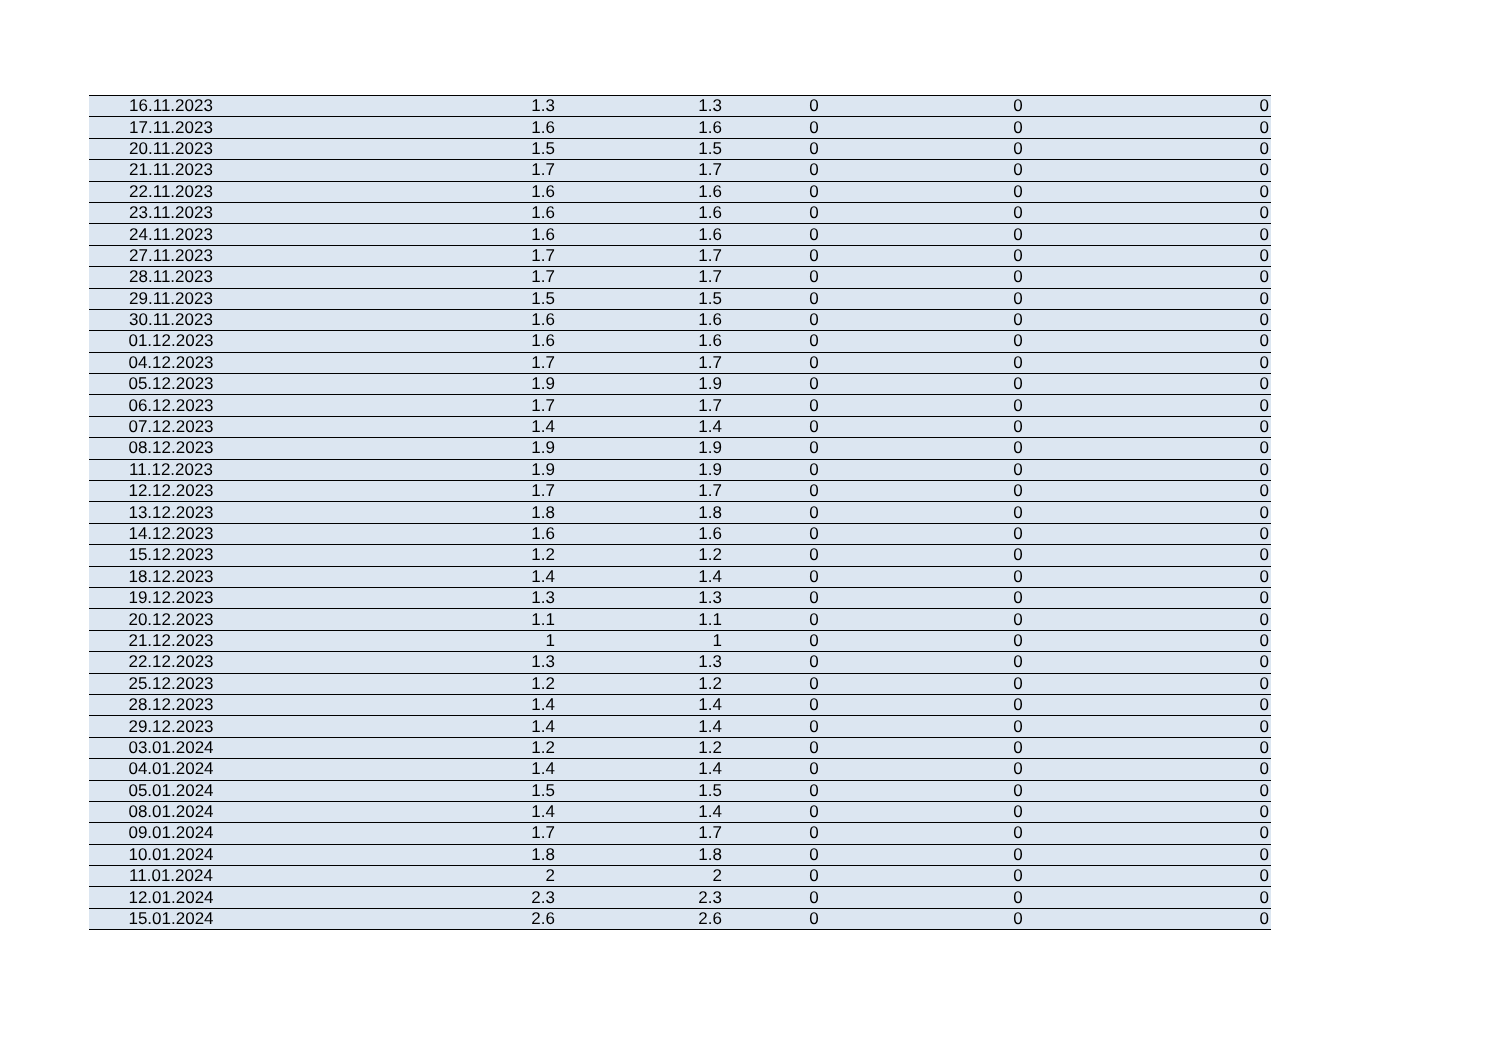| 16.11.2023 | 1.3 | 1.3 | 0 | 0 | 0 |
| 17.11.2023 | 1.6 | 1.6 | 0 | 0 | 0 |
| 20.11.2023 | 1.5 | 1.5 | 0 | 0 | 0 |
| 21.11.2023 | 1.7 | 1.7 | 0 | 0 | 0 |
| 22.11.2023 | 1.6 | 1.6 | 0 | 0 | 0 |
| 23.11.2023 | 1.6 | 1.6 | 0 | 0 | 0 |
| 24.11.2023 | 1.6 | 1.6 | 0 | 0 | 0 |
| 27.11.2023 | 1.7 | 1.7 | 0 | 0 | 0 |
| 28.11.2023 | 1.7 | 1.7 | 0 | 0 | 0 |
| 29.11.2023 | 1.5 | 1.5 | 0 | 0 | 0 |
| 30.11.2023 | 1.6 | 1.6 | 0 | 0 | 0 |
| 01.12.2023 | 1.6 | 1.6 | 0 | 0 | 0 |
| 04.12.2023 | 1.7 | 1.7 | 0 | 0 | 0 |
| 05.12.2023 | 1.9 | 1.9 | 0 | 0 | 0 |
| 06.12.2023 | 1.7 | 1.7 | 0 | 0 | 0 |
| 07.12.2023 | 1.4 | 1.4 | 0 | 0 | 0 |
| 08.12.2023 | 1.9 | 1.9 | 0 | 0 | 0 |
| 11.12.2023 | 1.9 | 1.9 | 0 | 0 | 0 |
| 12.12.2023 | 1.7 | 1.7 | 0 | 0 | 0 |
| 13.12.2023 | 1.8 | 1.8 | 0 | 0 | 0 |
| 14.12.2023 | 1.6 | 1.6 | 0 | 0 | 0 |
| 15.12.2023 | 1.2 | 1.2 | 0 | 0 | 0 |
| 18.12.2023 | 1.4 | 1.4 | 0 | 0 | 0 |
| 19.12.2023 | 1.3 | 1.3 | 0 | 0 | 0 |
| 20.12.2023 | 1.1 | 1.1 | 0 | 0 | 0 |
| 21.12.2023 | 1 | 1 | 0 | 0 | 0 |
| 22.12.2023 | 1.3 | 1.3 | 0 | 0 | 0 |
| 25.12.2023 | 1.2 | 1.2 | 0 | 0 | 0 |
| 28.12.2023 | 1.4 | 1.4 | 0 | 0 | 0 |
| 29.12.2023 | 1.4 | 1.4 | 0 | 0 | 0 |
| 03.01.2024 | 1.2 | 1.2 | 0 | 0 | 0 |
| 04.01.2024 | 1.4 | 1.4 | 0 | 0 | 0 |
| 05.01.2024 | 1.5 | 1.5 | 0 | 0 | 0 |
| 08.01.2024 | 1.4 | 1.4 | 0 | 0 | 0 |
| 09.01.2024 | 1.7 | 1.7 | 0 | 0 | 0 |
| 10.01.2024 | 1.8 | 1.8 | 0 | 0 | 0 |
| 11.01.2024 | 2 | 2 | 0 | 0 | 0 |
| 12.01.2024 | 2.3 | 2.3 | 0 | 0 | 0 |
| 15.01.2024 | 2.6 | 2.6 | 0 | 0 | 0 |